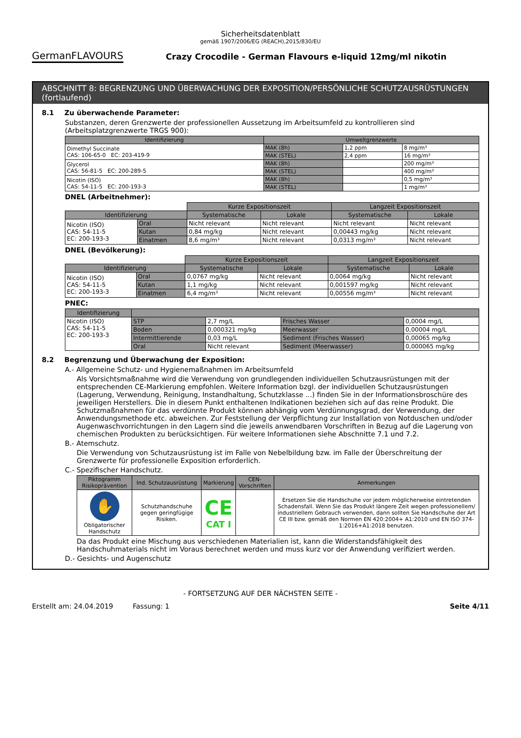Sicherheitsdatenblatt
gemäß 1907/2006/EG (REACH),2015/830/EU
GermanFLAVOURS
Crazy Crocodile - German Flavours e-liquid 12mg/ml nikotin
ABSCHNITT 8: BEGRENZUNG UND ÜBERWACHUNG DER EXPOSITION/PERSÖNLICHE SCHUTZAUSRÜSTUNGEN (fortlaufend)
8.1 Zu überwachende Parameter:
Substanzen, deren Grenzwerte der professionellen Aussetzung im Arbeitsumfeld zu kontrollieren sind (Arbeitsplatzgrenzwerte TRGS 900):
| Identifizierung | Umweltgrenzwerte | | |
| --- | --- | --- | --- |
| Dimethyl Succinate CAS: 106-65-0 EC: 203-419-9 | MAK (8h) | 1,2 ppm | 8 mg/m³ |
| | MAK (STEL) | 2,4 ppm | 16 mg/m³ |
| Glycerol CAS: 56-81-5 EC: 200-289-5 | MAK (8h) | | 200 mg/m³ |
| | MAK (STEL) | | 400 mg/m³ |
| Nicotin (ISO) CAS: 54-11-5 EC: 200-193-3 | MAK (8h) | | 0,5 mg/m³ |
| | MAK (STEL) | | 1 mg/m³ |
DNEL (Arbeitnehmer):
| | | Kurze Expositionszeit | | Langzeit Expositionszeit | |
| Identifizierung | | Systematische | Lokale | Systematische | Lokale |
| Nicotin (ISO) CAS: 54-11-5 EC: 200-193-3 | Oral | Nicht relevant | Nicht relevant | Nicht relevant | Nicht relevant |
| | Kutan | 0,84 mg/kg | Nicht relevant | 0,00443 mg/kg | Nicht relevant |
| | Einatmen | 8,6 mg/m³ | Nicht relevant | 0,0313 mg/m³ | Nicht relevant |
DNEL (Bevölkerung):
| | | Kurze Expositionszeit | | Langzeit Expositionszeit | |
| Identifizierung | | Systematische | Lokale | Systematische | Lokale |
| Nicotin (ISO) CAS: 54-11-5 EC: 200-193-3 | Oral | 0,0767 mg/kg | Nicht relevant | 0,0064 mg/kg | Nicht relevant |
| | Kutan | 1,1 mg/kg | Nicht relevant | 0,001597 mg/kg | Nicht relevant |
| | Einatmen | 6,4 mg/m³ | Nicht relevant | 0,00556 mg/m³ | Nicht relevant |
PNEC:
| Identifizierung | | | | |
| --- | --- | --- | --- | --- |
| Nicotin (ISO) CAS: 54-11-5 EC: 200-193-3 | STP | 2,7 mg/L | Frisches Wasser | 0,0004 mg/L |
| | Boden | 0,000321 mg/kg | Meerwasser | 0,00004 mg/L |
| | Intermittierende | 0,03 mg/L | Sediment (Frisches Wasser) | 0,00065 mg/kg |
| | Oral | Nicht relevant | Sediment (Meerwasser) | 0,000065 mg/kg |
8.2 Begrenzung und Überwachung der Exposition:
A.- Allgemeine Schutz- und Hygienemaßnahmen im Arbeitsumfeld
Als Vorsichtsmaßnahme wird die Verwendung von grundlegenden individuellen Schutzausrüstungen mit der entsprechenden CE-Markierung empfohlen. Weitere Information bzgl. der individuellen Schutzausrüstungen (Lagerung, Verwendung, Reinigung, Instandhaltung, Schutzklasse ...) finden Sie in der Informationsbroschüre des jeweiligen Herstellers. Die in diesem Punkt enthaltenen Indikationen beziehen sich auf das reine Produkt. Die Schutzmaßnahmen für das verdünnte Produkt können abhängig vom Verdünnungsgrad, der Verwendung, der Anwendungsmethode etc. abweichen. Zur Feststellung der Verpflichtung zur Installation von Notduschen und/oder Augenwaschvorrichtungen in den Lagern sind die jeweils anwendbaren Vorschriften in Bezug auf die Lagerung von chemischen Produkten zu berücksichtigen. Für weitere Informationen siehe Abschnitte 7.1 und 7.2.
B.- Atemschutz.
Die Verwendung von Schutzausrüstung ist im Falle von Nebelbildung bzw. im Falle der Überschreitung der Grenzwerte für professionelle Exposition erforderlich.
C.- Spezifischer Handschutz.
| Piktogramm Risikoprävention | Ind. Schutzausrüstung | Markierung | CEN-Vorschriften | Anmerkungen |
| --- | --- | --- | --- | --- |
| ✋ Obligatorischer Handschutz | Schutzhandschuhe gegen geringfügige Risiken. | CE CAT I | | Ersetzen Sie die Handschuhe vor jedem möglicherweise eintretenden Schadensfall. Wenn Sie das Produkt längere Zeit wegen professionellem/ industriellem Gebrauch verwenden, dann sollten Sie Handschuhe der Art CE III bzw. gemäß den Normen EN 420:2004+ A1:2010 und EN ISO 374-1:2016+A1:2018 benutzen. |
Da das Produkt eine Mischung aus verschiedenen Materialien ist, kann die Widerstandsfähigkeit des Handschuhmaterials nicht im Voraus berechnet werden und muss kurz vor der Anwendung verifiziert werden.
D.- Gesichts- und Augenschutz
- FORTSETZUNG AUF DER NÄCHSTEN SEITE -
Erstellt am: 24.04.2019 Fassung: 1 Seite 4/11